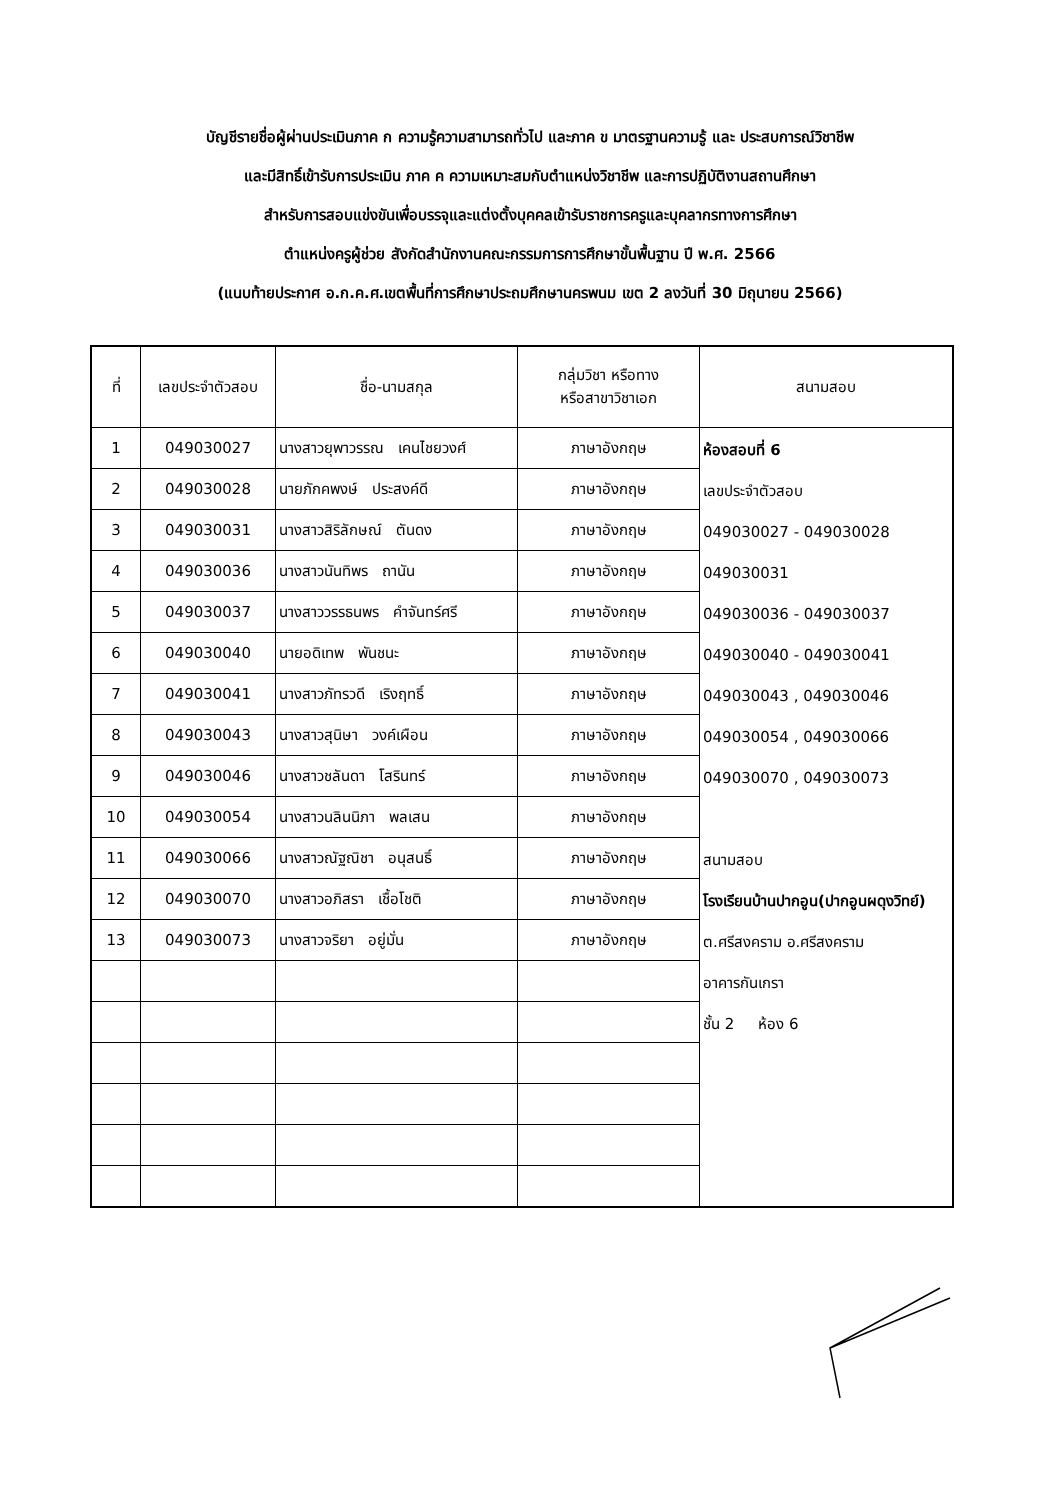บัญชีรายชื่อผู้ผ่านประเมินภาค ก ความรู้ความสามารถทั่วไป และภาค ข มาตรฐานความรู้ และ ประสบการณ์วิชาชีพ
และมีสิทธิ์เข้ารับการประเมิน ภาค ค ความเหมาะสมกับตำแหน่งวิชาชีพ และการปฏิบัติงานสถานศึกษา
สำหรับการสอบแข่งขันเพื่อบรรจุและแต่งตั้งบุคคลเข้ารับราชการครูและบุคลากรทางการศึกษา
ตำแหน่งครูผู้ช่วย สังกัดสำนักงานคณะกรรมการการศึกษาขั้นพื้นฐาน ปี พ.ศ. 2566
(แนบท้ายประกาศ อ.ก.ค.ศ.เขตพื้นที่การศึกษาประถมศึกษานครพนม เขต 2 ลงวันที่ 30 มิถุนายน 2566)
| ที่ | เลขประจำตัวสอบ | ชื่อ-นามสกุล | กลุ่มวิชา หรือทาง หรือสาขาวิชาเอก | สนามสอบ |
| --- | --- | --- | --- | --- |
| 1 | 049030027 | นางสาวยุพาวรรณ เคนไชยวงศ์ | ภาษาอังกฤษ | ห้องสอบที่ 6 เลขประจำตัวสอบ 049030027 - 049030028 049030031 049030036 - 049030037 049030040 - 049030041 049030043 , 049030046 049030054 , 049030066 049030070 , 049030073 สนามสอบ โรงเรียนบ้านปากอูน(ปากอูนผดุงวิทย์) ต.ศรีสงคราม อ.ศรีสงคราม อาคารกันเกรา ชั้น 2 ห้อง 6 |
| 2 | 049030028 | นายภักคพงษ์ ประสงค์ดี | ภาษาอังกฤษ | |
| 3 | 049030031 | นางสาวสิริลักษณ์ ตันดง | ภาษาอังกฤษ | |
| 4 | 049030036 | นางสาวนันทิพร ถานัน | ภาษาอังกฤษ | |
| 5 | 049030037 | นางสาววรรธนพร คำจันทร์ศรี | ภาษาอังกฤษ | |
| 6 | 049030040 | นายอดิเทพ พันชนะ | ภาษาอังกฤษ | |
| 7 | 049030041 | นางสาวภัทรวดี เริงฤทธิ์ | ภาษาอังกฤษ | |
| 8 | 049030043 | นางสาวสุนิษา วงค์เผือน | ภาษาอังกฤษ | |
| 9 | 049030046 | นางสาวชลันดา โสรินทร์ | ภาษาอังกฤษ | |
| 10 | 049030054 | นางสาวนลินนิภา พลเสน | ภาษาอังกฤษ | |
| 11 | 049030066 | นางสาวณัฐณิชา อนุสนธิ์ | ภาษาอังกฤษ | |
| 12 | 049030070 | นางสาวอภิสรา เชื้อโชติ | ภาษาอังกฤษ | |
| 13 | 049030073 | นางสาวจริยา อยู่มั่น | ภาษาอังกฤษ | |